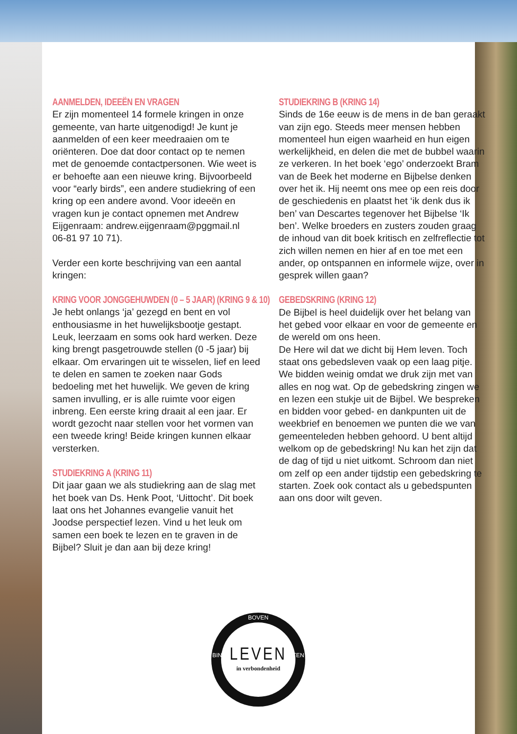AANMELDEN, IDEEËN EN VRAGEN
Er zijn momenteel 14 formele kringen in onze gemeente, van harte uitgenodigd! Je kunt je aanmelden of een keer meedraaien om te oriënteren. Doe dat door contact op te nemen met de genoemde contactpersonen. Wie weet is er behoefte aan een nieuwe kring. Bijvoorbeeld voor “early birds”, een andere studiekring of een kring op een andere avond. Voor ideeën en vragen kun je contact opnemen met Andrew Eijgenraam: andrew.eijgenraam@pggmail.nl
06-81 97 10 71).
Verder een korte beschrijving van een aantal kringen:
KRING VOOR JONGGEHUWDEN (0 – 5 JAAR) (KRING 9 & 10)
Je hebt onlangs ‘ja’ gezegd en bent en vol enthousiasme in het huwelijksbootje gestapt. Leuk, leerzaam en soms ook hard werken. Deze king brengt pasgetrouwde stellen (0 -5 jaar) bij elkaar. Om ervaringen uit te wisselen, lief en leed te delen en samen te zoeken naar Gods bedoeling met het huwelijk. We geven de kring samen invulling, er is alle ruimte voor eigen inbreng. Een eerste kring draait al een jaar. Er wordt gezocht naar stellen voor het vormen van een tweede kring! Beide kringen kunnen elkaar versterken.
STUDIEKRING A (KRING 11)
Dit jaar gaan we als studiekring aan de slag met het boek van Ds. Henk Poot, ‘Uittocht’. Dit boek laat ons het Johannes evangelie vanuit het Joodse perspectief lezen. Vind u het leuk om samen een boek te lezen en te graven in de Bijbel? Sluit je dan aan bij deze kring!
STUDIEKRING B (KRING 14)
Sinds de 16e eeuw is de mens in de ban geraakt van zijn ego. Steeds meer mensen hebben momenteel hun eigen waarheid en hun eigen werkelijkheid, en delen die met de bubbel waarin ze verkeren. In het boek ‘ego’ onderzoekt Bram van de Beek het moderne en Bijbelse denken over het ik. Hij neemt ons mee op een reis door de geschiedenis en plaatst het ‘ik denk dus ik ben’ van Descartes tegenover het Bijbelse ‘Ik ben’. Welke broeders en zusters zouden graag de inhoud van dit boek kritisch en zelfreflectie tot zich willen nemen en hier af en toe met een ander, op ontspannen en informele wijze, over in gesprek willen gaan?
GEBEDSKRING (KRING 12)
De Bijbel is heel duidelijk over het belang van het gebed voor elkaar en voor de gemeente en de wereld om ons heen.
De Here wil dat we dicht bij Hem leven. Toch staat ons gebedsleven vaak op een laag pitje. We bidden weinig omdat we druk zijn met van alles en nog wat. Op de gebedskring zingen we en lezen een stukje uit de Bijbel. We bespreken en bidden voor gebed- en dankpunten uit de weekbrief en benoemen we punten die we van gemeenteleden hebben gehoord. U bent altijd welkom op de gebedskring! Nu kan het zijn dat de dag of tijd u niet uitkomt. Schroom dan niet om zelf op een ander tijdstip een gebedskring te starten. Zoek ook contact als u gebedspunten aan ons door wilt geven.
BOVEN
BINNEN BUITEN
LEVEN
in verbondenheid